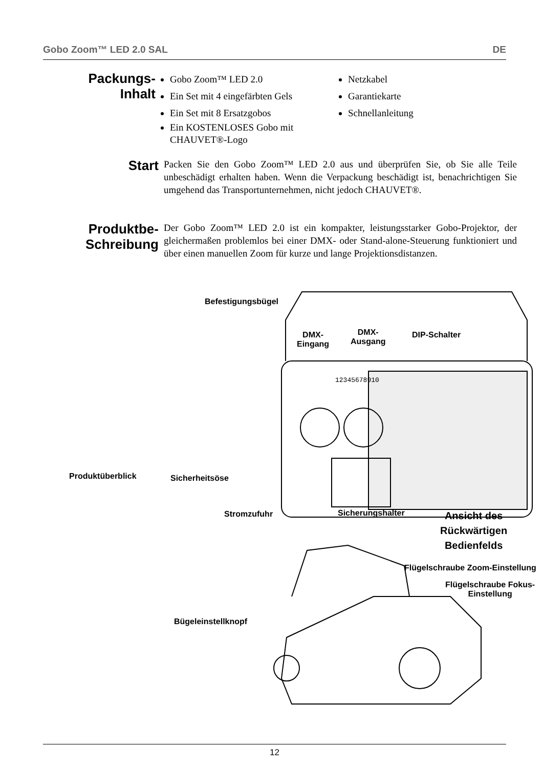Gobo Zoom™ LED 2.0 SAL DE
Packungs-
Inhalt
Gobo Zoom™ LED 2.0
Ein Set mit 4 eingefärbten Gels
Ein Set mit 8 Ersatzgobos
Ein KOSTENLOSES Gobo mit CHAUVET®-Logo
Netzkabel
Garantiekarte
Schnellanleitung
Start
Packen Sie den Gobo Zoom™ LED 2.0 aus und überprüfen Sie, ob Sie alle Teile unbeschädigt erhalten haben. Wenn die Verpackung beschädigt ist, benachrichtigen Sie umgehend das Transportunternehmen, nicht jedoch CHAUVET®.
Produktbe-
Schreibung
Der Gobo Zoom™ LED 2.0 ist ein kompakter, leistungsstarker Gobo-Projektor, der gleichermaßen problemlos bei einer DMX- oder Stand-alone-Steuerung funktioniert und über einen manuellen Zoom für kurze und lange Projektionsdistanzen.
Befestigungsbügel
DMX-
Eingang
DMX-
Ausgang
DIP-Schalter
12345678910
Produktüberblick Sicherheitsöse
Stromzufuhr Sicherungshalter
Ansicht des
Rückwärtigen
Bedienfelds
Flügelschraube Zoom-Einstellung
Flügelschraube Fokus-
Einstellung
Bügeleinstellknopf
12